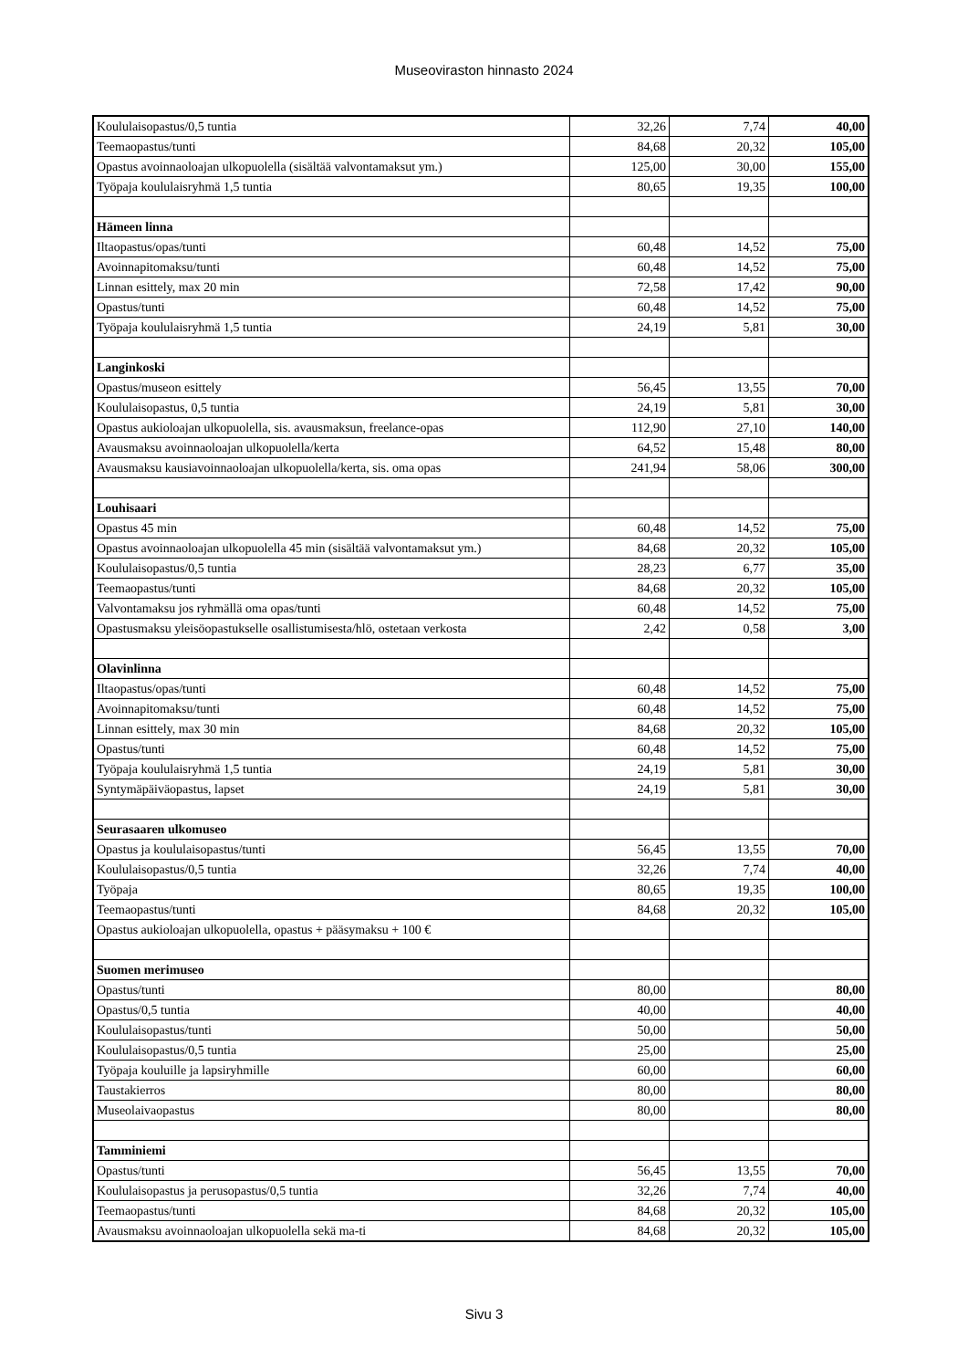Museoviraston hinnasto 2024
| Koululaisopastus/0,5 tuntia | 32,26 | 7,74 | 40,00 |
| Teemaopastus/tunti | 84,68 | 20,32 | 105,00 |
| Opastus avoinnaoloajan ulkopuolella (sisältää valvontamaksut ym.) | 125,00 | 30,00 | 155,00 |
| Työpaja koululaisryhmä 1,5 tuntia | 80,65 | 19,35 | 100,00 |
| Hämeen linna | | | |
| Iltaopastus/opas/tunti | 60,48 | 14,52 | 75,00 |
| Avoinnapitomaksu/tunti | 60,48 | 14,52 | 75,00 |
| Linnan esittely, max 20 min | 72,58 | 17,42 | 90,00 |
| Opastus/tunti | 60,48 | 14,52 | 75,00 |
| Työpaja koululaisryhmä 1,5 tuntia | 24,19 | 5,81 | 30,00 |
| Langinkoski | | | |
| Opastus/museon esittely | 56,45 | 13,55 | 70,00 |
| Koululaisopastus, 0,5 tuntia | 24,19 | 5,81 | 30,00 |
| Opastus aukioloajan ulkopuolella, sis. avausmaksun, freelance-opas | 112,90 | 27,10 | 140,00 |
| Avausmaksu avoinnaoloajan ulkopuolella/kerta | 64,52 | 15,48 | 80,00 |
| Avausmaksu kausiavoinnaoloajan ulkopuolella/kerta, sis. oma opas | 241,94 | 58,06 | 300,00 |
| Louhisaari | | | |
| Opastus 45 min | 60,48 | 14,52 | 75,00 |
| Opastus avoinnaoloajan ulkopuolella 45 min (sisältää valvontamaksut ym.) | 84,68 | 20,32 | 105,00 |
| Koululaisopastus/0,5 tuntia | 28,23 | 6,77 | 35,00 |
| Teemaopastus/tunti | 84,68 | 20,32 | 105,00 |
| Valvontamaksu jos ryhmällä oma opas/tunti | 60,48 | 14,52 | 75,00 |
| Opastusmaksu yleisöopastukselle osallistumisesta/hlö, ostetaan verkosta | 2,42 | 0,58 | 3,00 |
| Olavinlinna | | | |
| Iltaopastus/opas/tunti | 60,48 | 14,52 | 75,00 |
| Avoinnapitomaksu/tunti | 60,48 | 14,52 | 75,00 |
| Linnan esittely, max 30 min | 84,68 | 20,32 | 105,00 |
| Opastus/tunti | 60,48 | 14,52 | 75,00 |
| Työpaja koululaisryhmä 1,5 tuntia | 24,19 | 5,81 | 30,00 |
| Syntymäpäiväopastus, lapset | 24,19 | 5,81 | 30,00 |
| Seurasaaren ulkomuseo | | | |
| Opastus ja koululaisopastus/tunti | 56,45 | 13,55 | 70,00 |
| Koululaisopastus/0,5 tuntia | 32,26 | 7,74 | 40,00 |
| Työpaja | 80,65 | 19,35 | 100,00 |
| Teemaopastus/tunti | 84,68 | 20,32 | 105,00 |
| Opastus aukioloajan ulkopuolella, opastus + pääsymaksu + 100 € | | | |
| Suomen merimuseo | | | |
| Opastus/tunti | 80,00 | | 80,00 |
| Opastus/0,5 tuntia | 40,00 | | 40,00 |
| Koululaisopastus/tunti | 50,00 | | 50,00 |
| Koululaisopastus/0,5 tuntia | 25,00 | | 25,00 |
| Työpaja kouluille ja lapsiryhmille | 60,00 | | 60,00 |
| Taustakierros | 80,00 | | 80,00 |
| Museolaivaopastus | 80,00 | | 80,00 |
| Tamminiemi | | | |
| Opastus/tunti | 56,45 | 13,55 | 70,00 |
| Koululaisopastus ja perusopastus/0,5 tuntia | 32,26 | 7,74 | 40,00 |
| Teemaopastus/tunti | 84,68 | 20,32 | 105,00 |
| Avausmaksu avoinnaoloajan ulkopuolella sekä ma-ti | 84,68 | 20,32 | 105,00 |
Sivu 3